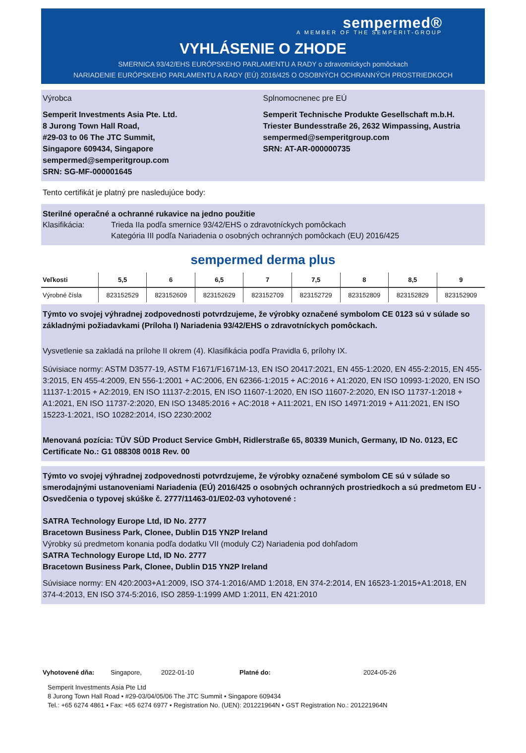sempermed®
A MEMBER OF THE SEMPERIT-GROUP
VYHLÁSENIE O ZHODE
SMERNICA 93/42/EHS EURÓPSKEHO PARLAMENTU A RADY o zdravotníckych pomôckach
NARIADENIE EURÓPSKEHO PARLAMENTU A RADY (EÚ) 2016/425 O OSOBNÝCH OCHRANNÝCH PROSTRIEDKOCH
Výrobca
Semperit Investments Asia Pte. Ltd.
8 Jurong Town Hall Road,
#29-03 to 06 The JTC Summit,
Singapore 609434, Singapore
sempermed@semperitgroup.com
SRN: SG-MF-000001645
Splnomocnenec pre EÚ
Semperit Technische Produkte Gesellschaft m.b.H.
Triester Bundesstraße 26, 2632 Wimpassing, Austria
sempermed@semperitgroup.com
SRN: AT-AR-000000735
Tento certifikát je platný pre nasledujúce body:
Sterilné operačné a ochranné rukavice na jedno použitie
Klasifikácia: Trieda IIa podľa smernice 93/42/EHS o zdravotníckych pomôckach
Kategória III podľa Nariadenia o osobných ochranných pomôckach (EU) 2016/425
sempermed derma plus
| Veľkosti | 5,5 | 6 | 6,5 | 7 | 7,5 | 8 | 8,5 | 9 |
| --- | --- | --- | --- | --- | --- | --- | --- | --- |
| Výrobné čísla | 823152529 | 823152609 | 823152629 | 823152709 | 823152729 | 823152809 | 823152829 | 823152909 |
Týmto vo svojej výhradnej zodpovednosti potvrdzujeme, že výrobky označené symbolom CE 0123 sú v súlade so základnými požiadavkami (Príloha I) Nariadenia 93/42/EHS o zdravotníckych pomôckach.
Vysvetlenie sa zakladá na prílohe II okrem (4). Klasifikácia podľa Pravidla 6, prílohy IX.
Súvisiace normy: ASTM D3577-19, ASTM F1671/F1671M-13, EN ISO 20417:2021, EN 455-1:2020, EN 455-2:2015, EN 455-3:2015, EN 455-4:2009, EN 556-1:2001 + AC:2006, EN 62366-1:2015 + AC:2016 + A1:2020, EN ISO 10993-1:2020, EN ISO 11137-1:2015 + A2:2019, EN ISO 11137-2:2015, EN ISO 11607-1:2020, EN ISO 11607-2:2020, EN ISO 11737-1:2018 + A1:2021, EN ISO 11737-2:2020, EN ISO 13485:2016 + AC:2018 + A11:2021, EN ISO 14971:2019 + A11:2021, EN ISO 15223-1:2021, ISO 10282:2014, ISO 2230:2002
Menovaná pozícia: TÜV SÜD Product Service GmbH, Ridlerstraße 65, 80339 Munich, Germany, ID No. 0123, EC Certificate No.: G1 088308 0018 Rev. 00
Týmto vo svojej výhradnej zodpovednosti potvrdzujeme, že výrobky označené symbolom CE sú v súlade so smerodajnými ustanoveniami Nariadenia (EÚ) 2016/425 o osobných ochranných prostriedkoch a sú predmetom EU - Osvedčenia o typovej skúške č. 2777/11463-01/E02-03 vyhotovené :
SATRA Technology Europe Ltd, ID No. 2777
Bracetown Business Park, Clonee, Dublin D15 YN2P Ireland
Výrobky sú predmetom konania podľa dodatku VII (moduly C2) Nariadenia pod dohľadom
SATRA Technology Europe Ltd, ID No. 2777
Bracetown Business Park, Clonee, Dublin D15 YN2P Ireland
Súvisiace normy: EN 420:2003+A1:2009, ISO 374-1:2016/AMD 1:2018, EN 374-2:2014, EN 16523-1:2015+A1:2018, EN 374-4:2013, EN ISO 374-5:2016, ISO 2859-1:1999 AMD 1:2011, EN 421:2010
Vyhotovené dňa: Singapore, 2022-01-10 Platné do: 2024-05-26
Semperit Investments Asia Pte Ltd
8 Jurong Town Hall Road • #29-03/04/05/06 The JTC Summit • Singapore 609434
Tel.: +65 6274 4861 • Fax: +65 6274 6977 • Registration No. (UEN): 201221964N • GST Registration No.: 201221964N